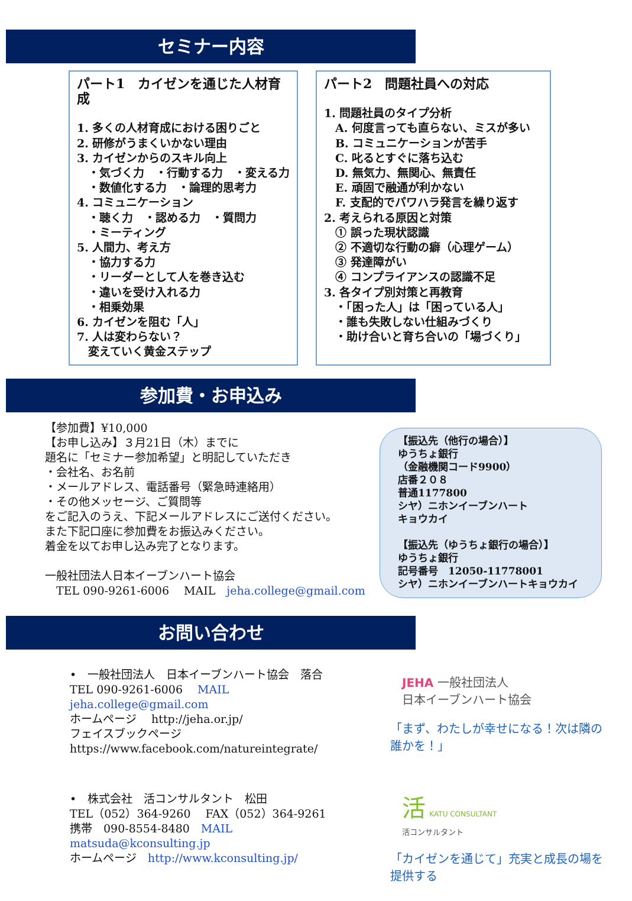セミナー内容
パート1　カイゼンを通じた人材育成
1. 多くの人材育成における困りごと
2. 研修がうまくいかない理由
3. カイゼンからのスキル向上
　・気づく力　・行動する力　・変える力
　・数値化する力　・論理的思考力
4. コミュニケーション
　・聴く力　・認める力　・質問力
　・ミーティング
5. 人間力、考え方
　・協力する力
　・リーダーとして人を巻き込む
　・違いを受け入れる力
　・相乗効果
6. カイゼンを阻む「人」
7. 人は変わらない？
　変えていく黄金ステップ
パート2　問題社員への対応
1. 問題社員のタイプ分析
　A. 何度言っても直らない、ミスが多い
　B. コミュニケーションが苦手
　C. 叱るとすぐに落ち込む
　D. 無気力、無関心、無責任
　E. 頑固で融通が利かない
　F. 支配的でパワハラ発言を繰り返す
2. 考えられる原因と対策
　① 誤った現状認識
　② 不適切な行動の癖（心理ゲーム）
　③ 発達障がい
　④ コンプライアンスの認識不足
3. 各タイプ別対策と再教育
　・「困った人」は「困っている人」
　・誰も失敗しない仕組みづくり
　・助け合いと育ち合いの「場づくり」
参加費・お申込み
【参加費】¥10,000
【お申し込み】３月21日（木）までに
題名に「セミナー参加希望」と明記していただき
・会社名、お名前
・メールアドレス、電話番号（緊急時連絡用）
・その他メッセージ、ご質問等
をご記入のうえ、下記メールアドレスにご送付ください。
また下記口座に参加費をお振込みください。
着金を以てお申し込み完了となります。
一般社団法人日本イーブンハート協会
　TEL 090-9261-6006　 MAIL　jeha.college@gmail.com
【振込先（他行の場合）】
ゆうちょ銀行
（金融機関コード9900）
店番２０８
普通1177800
シヤ）ニホンイーブンハート
キョウカイ
【振込先（ゆうちょ銀行の場合）】
ゆうちょ銀行
記号番号　12050-11778001
シヤ）ニホンイーブンハートキョウカイ
お問い合わせ
•　一般社団法人　日本イーブンハート協会　落合
TEL 090-9261-6006　 MAIL　jeha.college@gmail.com
ホームページ　 http://jeha.or.jp/
フェイスブックページ
https://www.facebook.com/natureintegrate/
•　株式会社　活コンサルタント　松田
TEL（052）364-9260　 FAX（052）364-9261
携帯　090-8554-8480　MAIL　matsuda@kconsulting.jp
ホームページ　http://www.kconsulting.jp/
JEHA 一般社団法人
日本イーブンハート協会
「まず、わたしが幸せになる！次は隣の誰かを！」
活 KATU CONSULTANT
活コンサルタント
「カイゼンを通じて」充実と成長の場を提供する